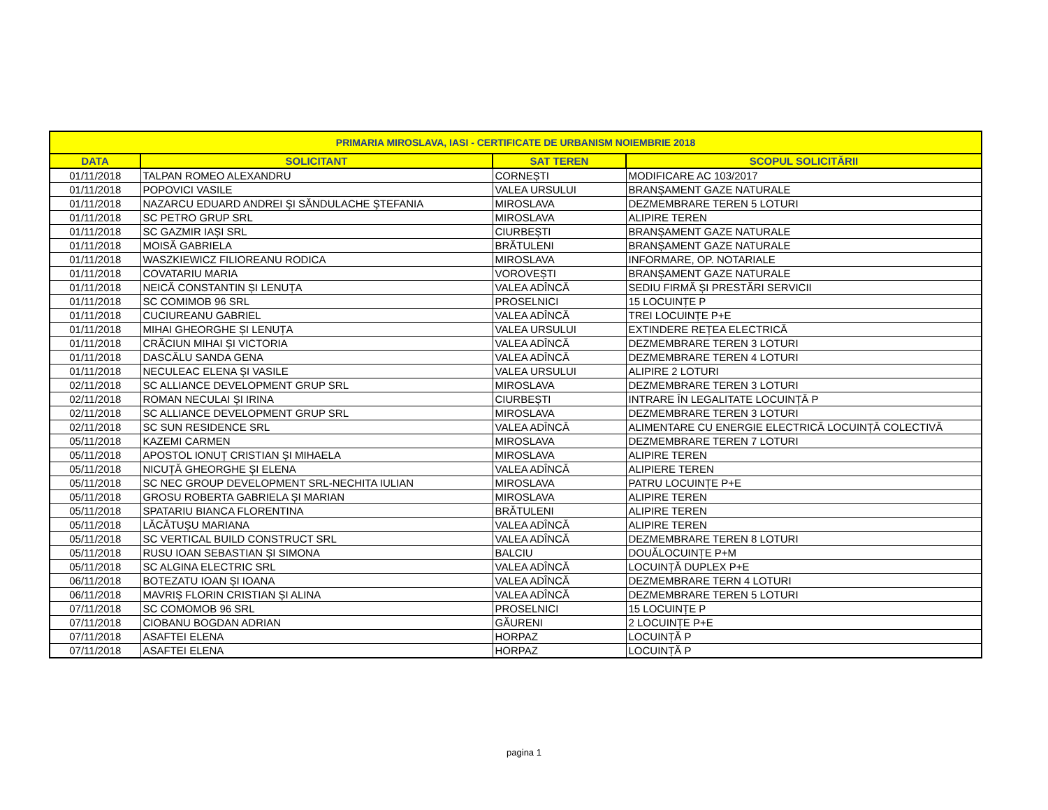| PRIMARIA MIROSLAVA, IASI - CERTIFICATE DE URBANISM NOIEMBRIE 2018 | | | |
| --- | --- | --- | --- |
| DATA | SOLICITANT | SAT TEREN | SCOPUL SOLICITĂRII |
| 01/11/2018 | TALPAN ROMEO ALEXANDRU | CORNEȘTI | MODIFICARE AC 103/2017 |
| 01/11/2018 | POPOVICI VASILE | VALEA URSULUI | BRANȘAMENT GAZE NATURALE |
| 01/11/2018 | NAZARCU EDUARD ANDREI ŞI SĂNDULACHE ŞTEFANIA | MIROSLAVA | DEZMEMBRARE TEREN 5 LOTURI |
| 01/11/2018 | SC PETRO GRUP SRL | MIROSLAVA | ALIPIRE TEREN |
| 01/11/2018 | SC GAZMIR IAȘI SRL | CIURBEȘTI | BRANȘAMENT GAZE NATURALE |
| 01/11/2018 | MOISĂ GABRIELA | BRĂTULENI | BRANȘAMENT GAZE NATURALE |
| 01/11/2018 | WASZKIEWICZ FILIOREANU RODICA | MIROSLAVA | INFORMARE, OP. NOTARIALE |
| 01/11/2018 | COVATARIU MARIA | VOROVEȘTI | BRANȘAMENT GAZE NATURALE |
| 01/11/2018 | NEICĂ CONSTANTIN ȘI LENUȚA | VALEA ADÎNCĂ | SEDIU FIRMĂ ȘI PRESTĂRI SERVICII |
| 01/11/2018 | SC COMIMOB 96 SRL | PROSELNICI | 15 LOCUINȚE P |
| 01/11/2018 | CUCIUREANU GABRIEL | VALEA ADÎNCĂ | TREI LOCUINȚE P+E |
| 01/11/2018 | MIHAI GHEORGHE ȘI LENUȚA | VALEA URSULUI | EXTINDERE REȚEA ELECTRICĂ |
| 01/11/2018 | CRĂCIUN MIHAI ȘI VICTORIA | VALEA ADÎNCĂ | DEZMEMBRARE TEREN 3 LOTURI |
| 01/11/2018 | DASCĂLU SANDA GENA | VALEA ADÎNCĂ | DEZMEMBRARE TEREN 4 LOTURI |
| 01/11/2018 | NECULEAC ELENA ȘI VASILE | VALEA URSULUI | ALIPIRE 2 LOTURI |
| 02/11/2018 | SC ALLIANCE DEVELOPMENT GRUP SRL | MIROSLAVA | DEZMEMBRARE TEREN 3 LOTURI |
| 02/11/2018 | ROMAN NECULAI ȘI IRINA | CIURBEȘTI | INTRARE ÎN LEGALITATE LOCUINȚĂ P |
| 02/11/2018 | SC ALLIANCE DEVELOPMENT GRUP SRL | MIROSLAVA | DEZMEMBRARE TEREN 3 LOTURI |
| 02/11/2018 | SC SUN RESIDENCE SRL | VALEA ADÎNCĂ | ALIMENTARE CU ENERGIE ELECTRICĂ LOCUINȚĂ COLECTIVĂ |
| 05/11/2018 | KAZEMI CARMEN | MIROSLAVA | DEZMEMBRARE TEREN 7 LOTURI |
| 05/11/2018 | APOSTOL IONUȚ CRISTIAN ȘI MIHAELA | MIROSLAVA | ALIPIRE TEREN |
| 05/11/2018 | NICUȚĂ GHEORGHE ȘI ELENA | VALEA ADÎNCĂ | ALIPIERE TEREN |
| 05/11/2018 | SC NEC GROUP DEVELOPMENT SRL-NECHITA IULIAN | MIROSLAVA | PATRU LOCUINȚE P+E |
| 05/11/2018 | GROSU ROBERTA GABRIELA ȘI MARIAN | MIROSLAVA | ALIPIRE TEREN |
| 05/11/2018 | SPATARIU BIANCA FLORENTINA | BRĂTULENI | ALIPIRE TEREN |
| 05/11/2018 | LĂCĂTUȘU MARIANA | VALEA ADÎNCĂ | ALIPIRE TEREN |
| 05/11/2018 | SC VERTICAL BUILD CONSTRUCT SRL | VALEA ADÎNCĂ | DEZMEMBRARE TEREN 8 LOTURI |
| 05/11/2018 | RUSU IOAN SEBASTIAN ȘI SIMONA | BALCIU | DOUĂLOCUINȚE P+M |
| 05/11/2018 | SC ALGINA ELECTRIC SRL | VALEA ADÎNCĂ | LOCUINȚĂ DUPLEX P+E |
| 06/11/2018 | BOTEZATU IOAN ȘI IOANA | VALEA ADÎNCĂ | DEZMEMBRARE TERN 4 LOTURI |
| 06/11/2018 | MAVRIȘ FLORIN CRISTIAN ȘI ALINA | VALEA ADÎNCĂ | DEZMEMBRARE TEREN 5 LOTURI |
| 07/11/2018 | SC COMOMOB 96 SRL | PROSELNICI | 15 LOCUINȚE P |
| 07/11/2018 | CIOBANU BOGDAN ADRIAN | GĂURENI | 2 LOCUINȚE P+E |
| 07/11/2018 | ASAFTEI ELENA | HORPAZ | LOCUINȚĂ P |
| 07/11/2018 | ASAFTEI ELENA | HORPAZ | LOCUINȚĂ P |
pagina 1